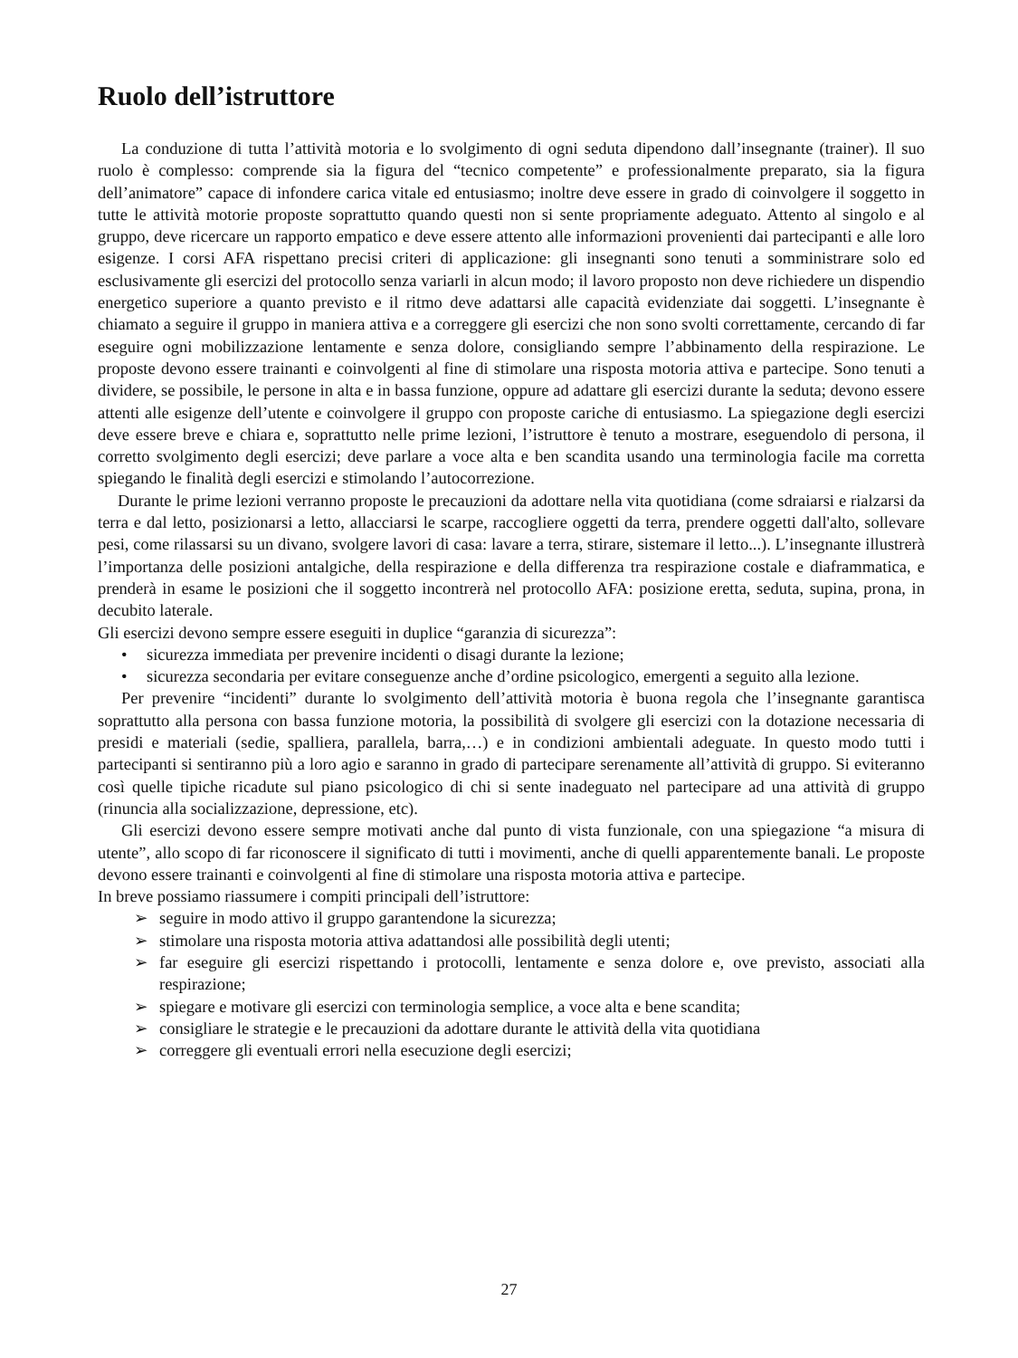Ruolo dell’istruttore
La conduzione di tutta l’attività motoria e lo svolgimento di ogni seduta dipendono dall’insegnante (trainer). Il suo ruolo è complesso: comprende sia la figura del “tecnico competente” e professionalmente preparato, sia la figura dell’animatore” capace di infondere carica vitale ed entusiasmo; inoltre deve essere in grado di coinvolgere il soggetto in tutte le attività motorie proposte soprattutto quando questi non si sente propriamente adeguato. Attento al singolo e al gruppo, deve ricercare un rapporto empatico e deve essere attento alle informazioni provenienti dai partecipanti e alle loro esigenze. I corsi AFA rispettano precisi criteri di applicazione: gli insegnanti sono tenuti a somministrare solo ed esclusivamente gli esercizi del protocollo senza variarli in alcun modo; il lavoro proposto non deve richiedere un dispendio energetico superiore a quanto previsto e il ritmo deve adattarsi alle capacità evidenziate dai soggetti. L’insegnante è chiamato a seguire il gruppo in maniera attiva e a correggere gli esercizi che non sono svolti correttamente, cercando di far eseguire ogni mobilizzazione lentamente e senza dolore, consigliando sempre l’abbinamento della respirazione. Le proposte devono essere trainanti e coinvolgenti al fine di stimolare una risposta motoria attiva e partecipe. Sono tenuti a dividere, se possibile, le persone in alta e in bassa funzione, oppure ad adattare gli esercizi durante la seduta; devono essere attenti alle esigenze dell’utente e coinvolgere il gruppo con proposte cariche di entusiasmo. La spiegazione degli esercizi deve essere breve e chiara e, soprattutto nelle prime lezioni, l’istruttore è tenuto a mostrare, eseguendolo di persona, il corretto svolgimento degli esercizi; deve parlare a voce alta e ben scandita usando una terminologia facile ma corretta spiegando le finalità degli esercizi e stimolando l’autocorrezione.
Durante le prime lezioni verranno proposte le precauzioni da adottare nella vita quotidiana (come sdraiarsi e rialzarsi da terra e dal letto, posizionarsi a letto, allacciarsi le scarpe, raccogliere oggetti da terra, prendere oggetti dall'alto, sollevare pesi, come rilassarsi su un divano, svolgere lavori di casa: lavare a terra, stirare, sistemare il letto...). L’insegnante illustrerà l’importanza delle posizioni antalgiche, della respirazione e della differenza tra respirazione costale e diaframmatica, e prenderà in esame le posizioni che il soggetto incontrerà nel protocollo AFA: posizione eretta, seduta, supina, prona, in decubito laterale.
Gli esercizi devono sempre essere eseguiti in duplice “garanzia di sicurezza”:
• sicurezza immediata per prevenire incidenti o disagi durante la lezione;
• sicurezza secondaria per evitare conseguenze anche d’ordine psicologico, emergenti a seguito alla lezione.
Per prevenire “incidenti” durante lo svolgimento dell’attività motoria è buona regola che l’insegnante garantisca soprattutto alla persona con bassa funzione motoria, la possibilità di svolgere gli esercizi con la dotazione necessaria di presidi e materiali (sedie, spalliera, parallela, barra,…) e in condizioni ambientali adeguate. In questo modo tutti i partecipanti si sentiranno più a loro agio e saranno in grado di partecipare serenamente all’attività di gruppo. Si eviteranno così quelle tipiche ricadute sul piano psicologico di chi si sente inadeguato nel partecipare ad una attività di gruppo (rinuncia alla socializzazione, depressione, etc).
Gli esercizi devono essere sempre motivati anche dal punto di vista funzionale, con una spiegazione “a misura di utente”, allo scopo di far riconoscere il significato di tutti i movimenti, anche di quelli apparentemente banali. Le proposte devono essere trainanti e coinvolgenti al fine di stimolare una risposta motoria attiva e partecipe.
In breve possiamo riassumere i compiti principali dell’istruttore:
➢ seguire in modo attivo il gruppo garantendone la sicurezza;
➢ stimolare una risposta motoria attiva adattandosi alle possibilità degli utenti;
➢ far eseguire gli esercizi rispettando i protocolli, lentamente e senza dolore e, ove previsto, associati alla respirazione;
➢ spiegare e motivare gli esercizi con terminologia semplice, a voce alta e bene scandita;
➢ consigliare le strategie e le precauzioni da adottare durante le attività della vita quotidiana
➢ correggere gli eventuali errori nella esecuzione degli esercizi;
27